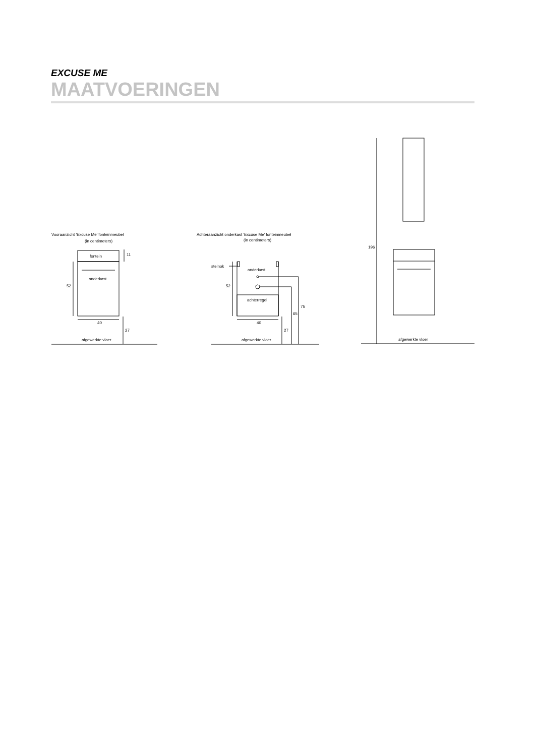EXCUSE ME
MAATVOERINGEN
Vooraanzicht 'Excuse Me' fonteinmeubel
(in centimeters)
fontein
onderkast
52
11
40
27
afgewerkte vloer
Achteraanzicht onderkast 'Excuse Me' fonteinmeubel
(in centimeters)
stelnok
onderkast
achterregel
52
40
27
65
75
afgewerkte vloer
196
afgewerkte vloer